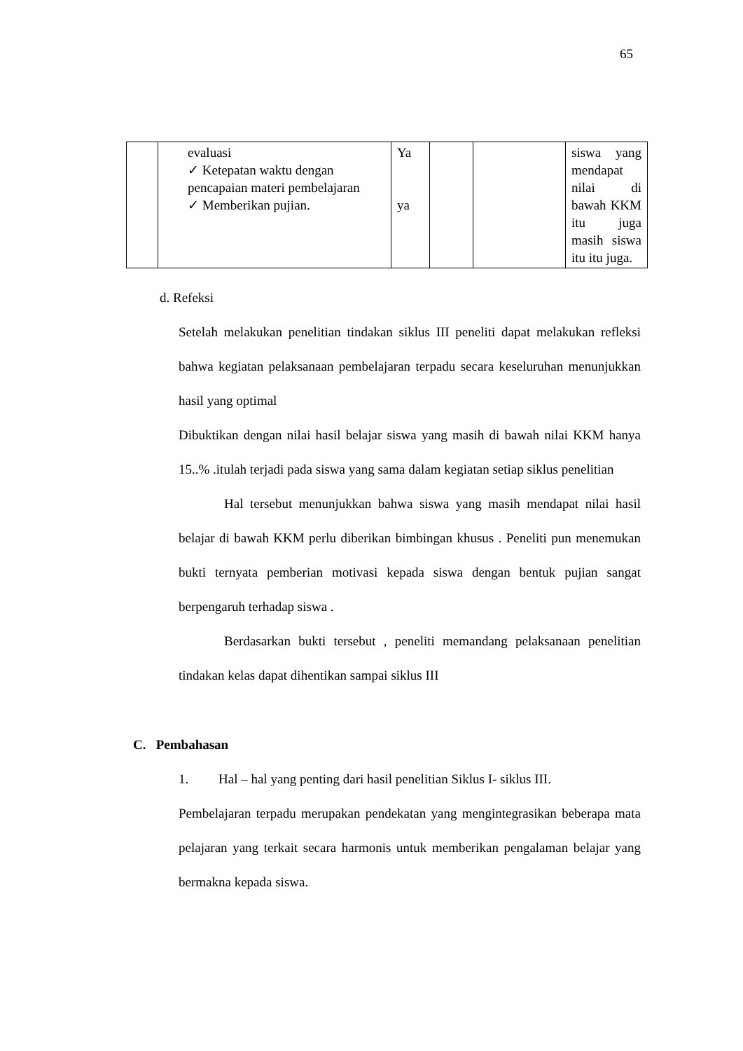65
| | evaluasi ✓ Ketepatan waktu dengan pencapaian materi pembelajaran ✓ Memberikan pujian. | Ya ya | | | siswa yang mendapat nilai di bawah KKM itu juga masih siswa itu itu juga. |
d. Refeksi
Setelah melakukan penelitian tindakan siklus III peneliti dapat melakukan refleksi bahwa kegiatan pelaksanaan pembelajaran terpadu secara keseluruhan menunjukkan hasil yang optimal
Dibuktikan dengan nilai hasil belajar siswa yang masih di bawah nilai KKM hanya 15..% .itulah terjadi pada siswa yang sama dalam kegiatan setiap siklus penelitian
Hal tersebut menunjukkan bahwa siswa yang masih mendapat nilai hasil belajar di bawah KKM perlu diberikan bimbingan khusus . Peneliti pun menemukan bukti ternyata pemberian motivasi kepada siswa dengan bentuk pujian sangat berpengaruh terhadap siswa .
Berdasarkan bukti tersebut , peneliti memandang pelaksanaan penelitian tindakan kelas dapat dihentikan sampai siklus III
C. Pembahasan
1. Hal – hal yang penting dari hasil penelitian Siklus I- siklus III.
Pembelajaran terpadu merupakan pendekatan yang mengintegrasikan beberapa mata pelajaran yang terkait secara harmonis untuk memberikan pengalaman belajar yang bermakna kepada siswa.